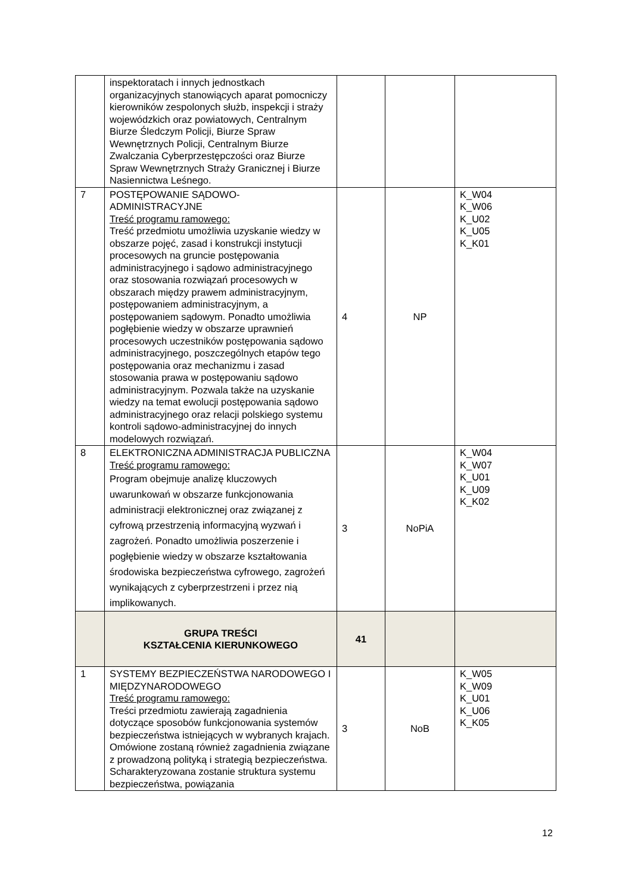| | inspektoratach i innych jednostkach organizacyjnych stanowiących aparat pomocniczy kierowników zespolonych służb, inspekcji i straży wojewódzkich oraz powiatowych, Centralnym Biurze Śledczym Policji, Biurze Spraw Wewnętrznych Policji, Centralnym Biurze Zwalczania Cyberprzestępczości oraz Biurze Spraw Wewnętrznych Straży Granicznej i Biurze Nasiennictwa Leśnego. | | | |
| 7 | POSTĘPOWANIE SĄDOWO-ADMINISTRACYJNE Treść programu ramowego: Treść przedmiotu umożliwia uzyskanie wiedzy w obszarze pojęć, zasad i konstrukcji instytucji procesowych na gruncie postępowania administracyjnego i sądowo administracyjnego oraz stosowania rozwiązań procesowych w obszarach między prawem administracyjnym, postępowaniem administracyjnym, a postępowaniem sądowym. Ponadto umożliwia pogłębienie wiedzy w obszarze uprawnień procesowych uczestników postępowania sądowo administracyjnego, poszczególnych etapów tego postępowania oraz mechanizmu i zasad stosowania prawa w postępowaniu sądowo administracyjnym. Pozwala także na uzyskanie wiedzy na temat ewolucji postępowania sądowo administracyjnego oraz relacji polskiego systemu kontroli sądowo-administracyjnej do innych modelowych rozwiązań. | 4 | NP | K_W04 K_W06 K_U02 K_U05 K_K01 |
| 8 | ELEKTRONICZNA ADMINISTRACJA PUBLICZNA Treść programu ramowego: Program obejmuje analizę kluczowych uwarunkowań w obszarze funkcjonowania administracji elektronicznej oraz związanej z cyfrową przestrzenią informacyjną wyzwań i zagrożeń. Ponadto umożliwia poszerzenie i pogłębienie wiedzy w obszarze kształtowania środowiska bezpieczeństwa cyfrowego, zagrożeń wynikających z cyberprzestrzeni i przez nią implikowanych. | 3 | NoPiA | K_W04 K_W07 K_U01 K_U09 K_K02 |
| | GRUPA TREŚCI KSZTAŁCENIA KIERUNKOWEGO | 41 | | |
| 1 | SYSTEMY BEZPIECZEŃSTWA NARODOWEGO I MIĘDZYNARODOWEGO Treść programu ramowego: Treści przedmiotu zawierają zagadnienia dotyczące sposobów funkcjonowania systemów bezpieczeństwa istniejących w wybranych krajach. Omówione zostaną również zagadnienia związane z prowadzoną polityką i strategią bezpieczeństwa. Scharakteryzowana zostanie struktura systemu bezpieczeństwa, powiązania | 3 | NoB | K_W05 K_W09 K_U01 K_U06 K_K05 |
12